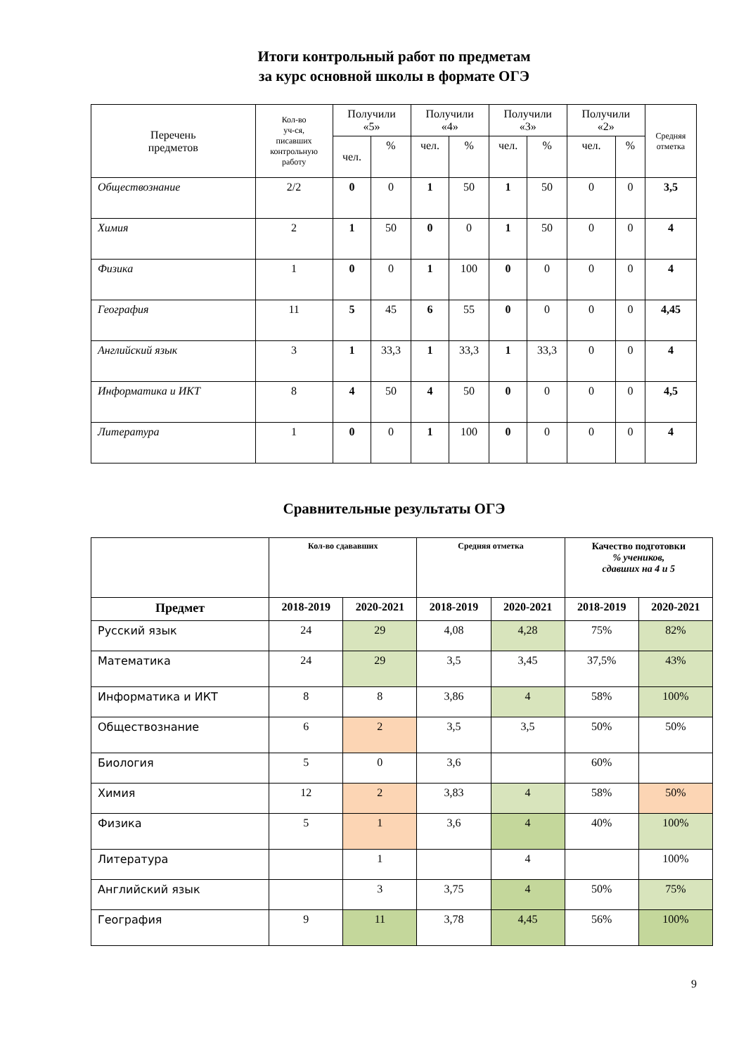Итоги контрольный работ по предметам
за курс основной школы в формате ОГЭ
| Перечень предметов | Кол-во уч-ся, писавших контрольную работу | Получили «5» | | Получили «4» | | Получили «3» | | Получили «2» | | Средняя отметка |
| --- | --- | --- | --- | --- | --- | --- | --- | --- | --- | --- |
| | | чел. | % | чел. | % | чел. | % | чел. | % | |
| Обществознание | 2/2 | 0 | 0 | 1 | 50 | 1 | 50 | 0 | 0 | 3,5 |
| Химия | 2 | 1 | 50 | 0 | 0 | 1 | 50 | 0 | 0 | 4 |
| Физика | 1 | 0 | 0 | 1 | 100 | 0 | 0 | 0 | 0 | 4 |
| География | 11 | 5 | 45 | 6 | 55 | 0 | 0 | 0 | 0 | 4,45 |
| Английский язык | 3 | 1 | 33,3 | 1 | 33,3 | 1 | 33,3 | 0 | 0 | 4 |
| Информатика и ИКТ | 8 | 4 | 50 | 4 | 50 | 0 | 0 | 0 | 0 | 4,5 |
| Литература | 1 | 0 | 0 | 1 | 100 | 0 | 0 | 0 | 0 | 4 |
Сравнительные результаты ОГЭ
| | Кол-во сдававших | | Средняя отметка | | Качество подготовки % учеников, сдавших на 4 и 5 | |
| Предмет | 2018-2019 | 2020-2021 | 2018-2019 | 2020-2021 | 2018-2019 | 2020-2021 |
| Русский язык | 24 | 29 | 4,08 | 4,28 | 75% | 82% |
| Математика | 24 | 29 | 3,5 | 3,45 | 37,5% | 43% |
| Информатика и ИКТ | 8 | 8 | 3,86 | 4 | 58% | 100% |
| Обществознание | 6 | 2 | 3,5 | 3,5 | 50% | 50% |
| Биология | 5 | 0 | 3,6 | | 60% | |
| Химия | 12 | 2 | 3,83 | 4 | 58% | 50% |
| Физика | 5 | 1 | 3,6 | 4 | 40% | 100% |
| Литература | | 1 | | 4 | | 100% |
| Английский язык | | 3 | 3,75 | 4 | 50% | 75% |
| География | 9 | 11 | 3,78 | 4,45 | 56% | 100% |
9